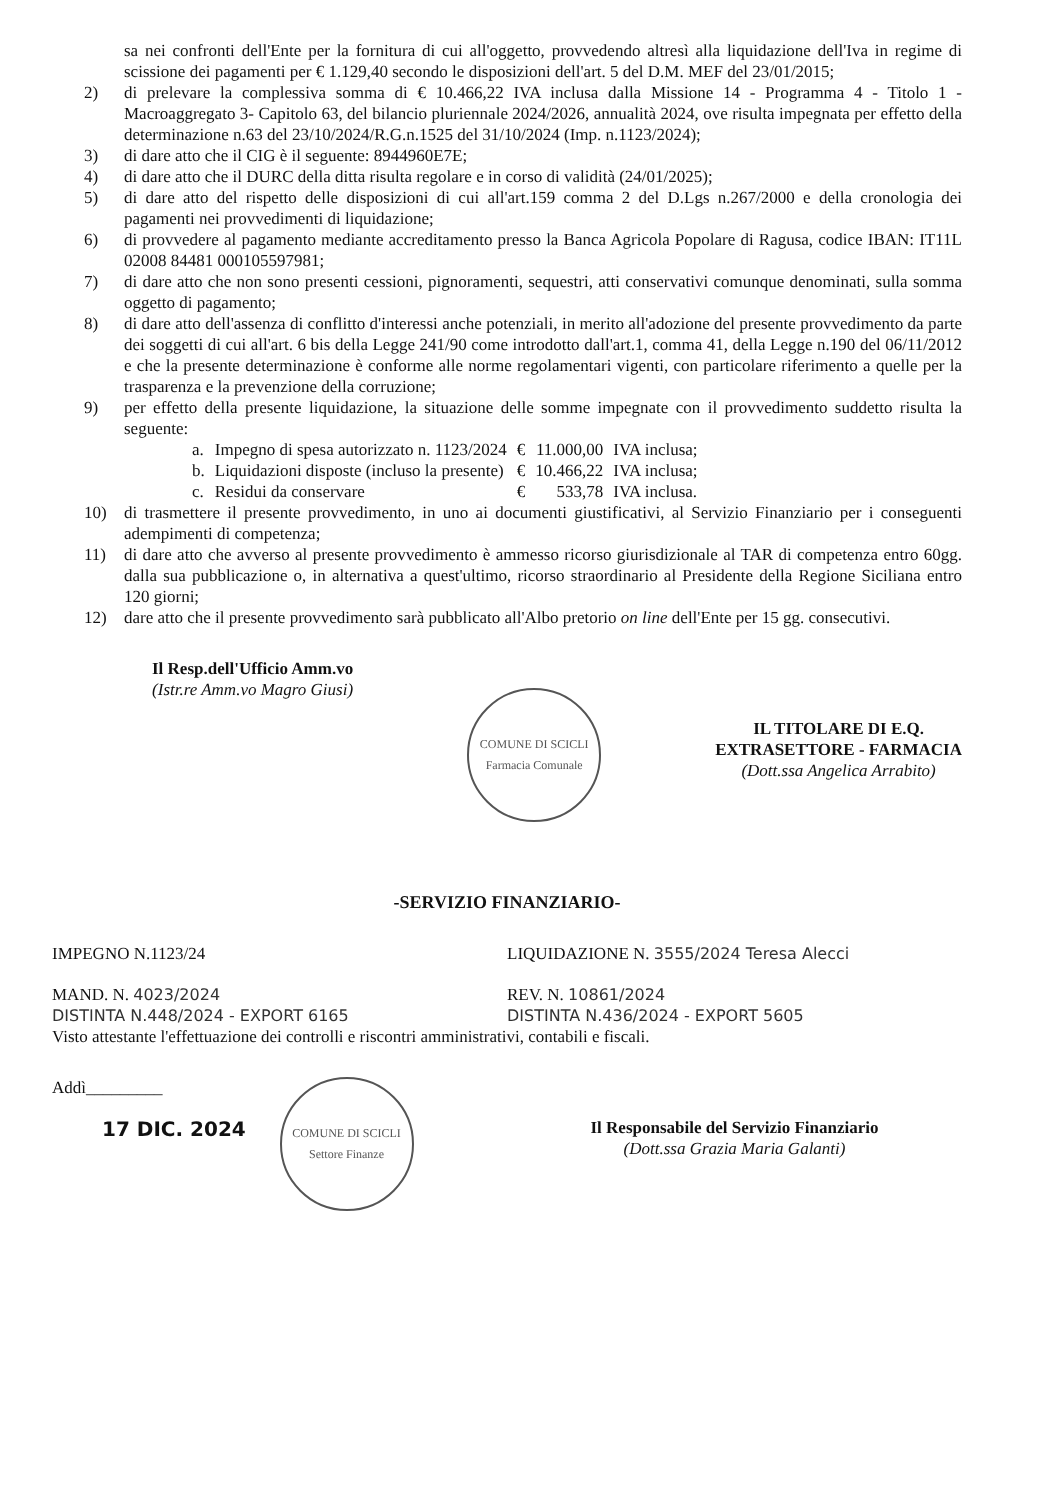sa nei confronti dell'Ente per la fornitura di cui all'oggetto, provvedendo altresì alla liquidazione dell'Iva in regime di scissione dei pagamenti per € 1.129,40 secondo le disposizioni dell'art. 5 del D.M. MEF del 23/01/2015;
2) di prelevare la complessiva somma di € 10.466,22 IVA inclusa dalla Missione 14 - Programma 4 - Titolo 1 - Macroaggregato 3- Capitolo 63, del bilancio pluriennale 2024/2026, annualità 2024, ove risulta impegnata per effetto della determinazione n.63 del 23/10/2024/R.G.n.1525 del 31/10/2024 (Imp. n.1123/2024);
3) di dare atto che il CIG è il seguente: 8944960E7E;
4) di dare atto che il DURC della ditta risulta regolare e in corso di validità (24/01/2025);
5) di dare atto del rispetto delle disposizioni di cui all'art.159 comma 2 del D.Lgs n.267/2000 e della cronologia dei pagamenti nei provvedimenti di liquidazione;
6) di provvedere al pagamento mediante accreditamento presso la Banca Agricola Popolare di Ragusa, codice IBAN: IT11L 02008 84481 000105597981;
7) di dare atto che non sono presenti cessioni, pignoramenti, sequestri, atti conservativi comunque denominati, sulla somma oggetto di pagamento;
8) di dare atto dell'assenza di conflitto d'interessi anche potenziali, in merito all'adozione del presente provvedimento da parte dei soggetti di cui all'art. 6 bis della Legge 241/90 come introdotto dall'art.1, comma 41, della Legge n.190 del 06/11/2012 e che la presente determinazione è conforme alle norme regolamentari vigenti, con particolare riferimento a quelle per la trasparenza e la prevenzione della corruzione;
9) per effetto della presente liquidazione, la situazione delle somme impegnate con il provvedimento suddetto risulta la seguente:
| a. | Impegno di spesa autorizzato n. 1123/2024 | € | 11.000,00 | IVA inclusa; |
| b. | Liquidazioni disposte (incluso la presente) | € | 10.466,22 | IVA inclusa; |
| c. | Residui da conservare | € | 533,78 | IVA inclusa. |
10) di trasmettere il presente provvedimento, in uno ai documenti giustificativi, al Servizio Finanziario per i conseguenti adempimenti di competenza;
11) di dare atto che avverso al presente provvedimento è ammesso ricorso giurisdizionale al TAR di competenza entro 60gg. dalla sua pubblicazione o, in alternativa a quest'ultimo, ricorso straordinario al Presidente della Regione Siciliana entro 120 giorni;
12) dare atto che il presente provvedimento sarà pubblicato all'Albo pretorio on line dell'Ente per 15 gg. consecutivi.
Il Resp.dell'Ufficio Amm.vo
(Istr.re Amm.vo Magro Giusi)
COMUNE DI SCICLI
Farmacia Comunale
IL TITOLARE DI E.Q.
EXTRASETTORE - FARMACIA
(Dott.ssa Angelica Arrabito)
-SERVIZIO FINANZIARIO-
IMPEGNO N.1123/24 LIQUIDAZIONE N. 3555/2024 Teresa Alecci
MAND. N. 4023/2024
DISTINTA N.448/2024 - EXPORT 6165
REV. N. 10861/2024
DISTINTA N.436/2024 - EXPORT 5605
Visto attestante l'effettuazione dei controlli e riscontri amministrativi, contabili e fiscali.
Addì_________
17 DIC. 2024
COMUNE DI SCICLI
Settore Finanze
Il Responsabile del Servizio Finanziario
(Dott.ssa Grazia Maria Galanti)